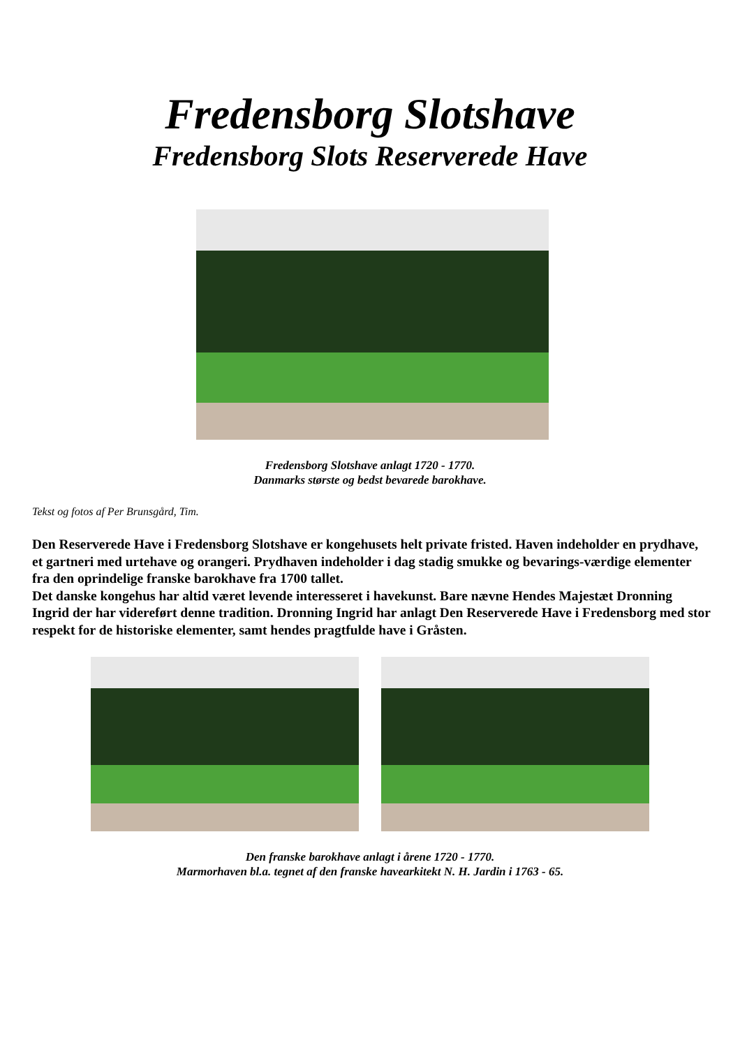Fredensborg Slotshave
Fredensborg Slots Reserverede Have
Fredensborg Slotshave anlagt 1720 - 1770.
Danmarks største og bedst bevarede barokhave.
Tekst og fotos af Per Brunsgård, Tim.
Den Reserverede Have i Fredensborg Slotshave er kongehusets helt private fristed. Haven indeholder en prydhave, et gartneri med urtehave og orangeri. Prydhaven indeholder i dag stadig smukke og bevarings-værdige elementer fra den oprindelige franske barokhave fra 1700 tallet.
Det danske kongehus har altid været levende interesseret i havekunst. Bare nævne Hendes Majestæt Dronning Ingrid der har videreført denne tradition. Dronning Ingrid har anlagt Den Reserverede Have i Fredensborg med stor respekt for de historiske elementer, samt hendes pragtfulde have i Gråsten.
Den franske barokhave anlagt i årene 1720 - 1770.
Marmorhaven bl.a. tegnet af den franske havearkitekt N. H. Jardin i 1763 - 65.